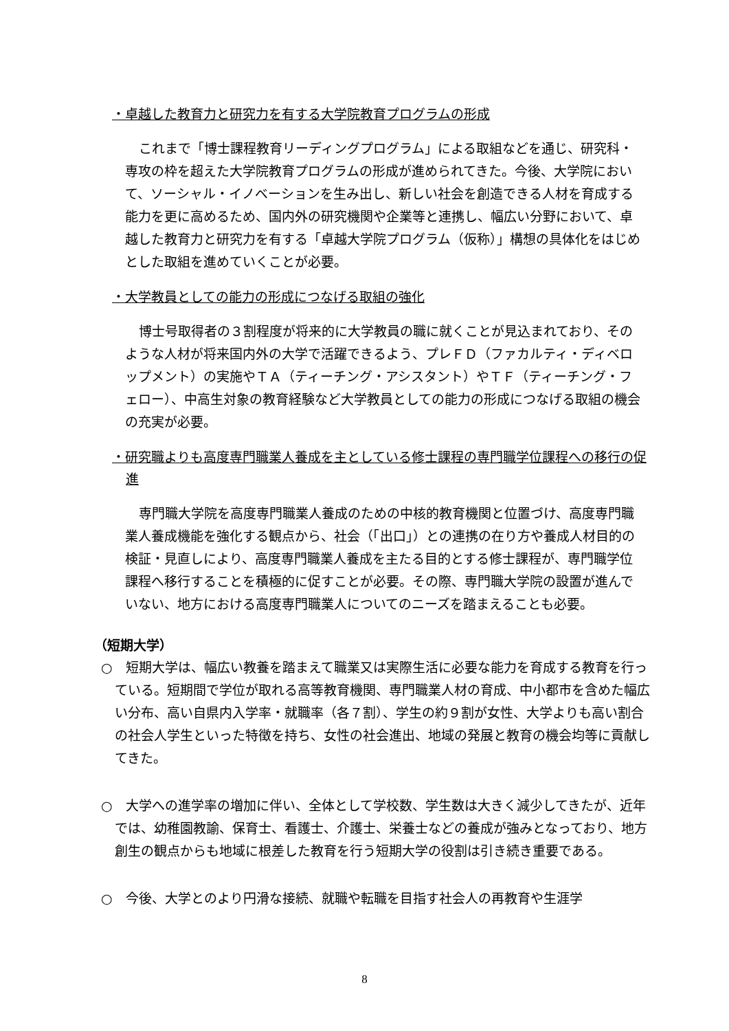・卓越した教育力と研究力を有する大学院教育プログラムの形成
これまで「博士課程教育リーディングプログラム」による取組などを通じ、研究科・専攻の枠を超えた大学院教育プログラムの形成が進められてきた。今後、大学院において、ソーシャル・イノベーションを生み出し、新しい社会を創造できる人材を育成する能力を更に高めるため、国内外の研究機関や企業等と連携し、幅広い分野において、卓越した教育力と研究力を有する「卓越大学院プログラム（仮称）」構想の具体化をはじめとした取組を進めていくことが必要。
・大学教員としての能力の形成につなげる取組の強化
博士号取得者の３割程度が将来的に大学教員の職に就くことが見込まれており、そのような人材が将来国内外の大学で活躍できるよう、プレＦＤ（ファカルティ・ディベロップメント）の実施やＴＡ（ティーチング・アシスタント）やＴＦ（ティーチング・フェロー）、中高生対象の教育経験など大学教員としての能力の形成につなげる取組の機会の充実が必要。
・研究職よりも高度専門職業人養成を主としている修士課程の専門職学位課程への移行の促進
専門職大学院を高度専門職業人養成のための中核的教育機関と位置づけ、高度専門職業人養成機能を強化する観点から、社会（「出口」）との連携の在り方や養成人材目的の検証・見直しにより、高度専門職業人養成を主たる目的とする修士課程が、専門職学位課程へ移行することを積極的に促すことが必要。その際、専門職大学院の設置が進んでいない、地方における高度専門職業人についてのニーズを踏まえることも必要。
（短期大学）
○　短期大学は、幅広い教養を踏まえて職業又は実際生活に必要な能力を育成する教育を行っている。短期間で学位が取れる高等教育機関、専門職業人材の育成、中小都市を含めた幅広い分布、高い自県内入学率・就職率（各７割）、学生の約９割が女性、大学よりも高い割合の社会人学生といった特徴を持ち、女性の社会進出、地域の発展と教育の機会均等に貢献してきた。
○　大学への進学率の増加に伴い、全体として学校数、学生数は大きく減少してきたが、近年では、幼稚園教諭、保育士、看護士、介護士、栄養士などの養成が強みとなっており、地方創生の観点からも地域に根差した教育を行う短期大学の役割は引き続き重要である。
○　今後、大学とのより円滑な接続、就職や転職を目指す社会人の再教育や生涯学
8